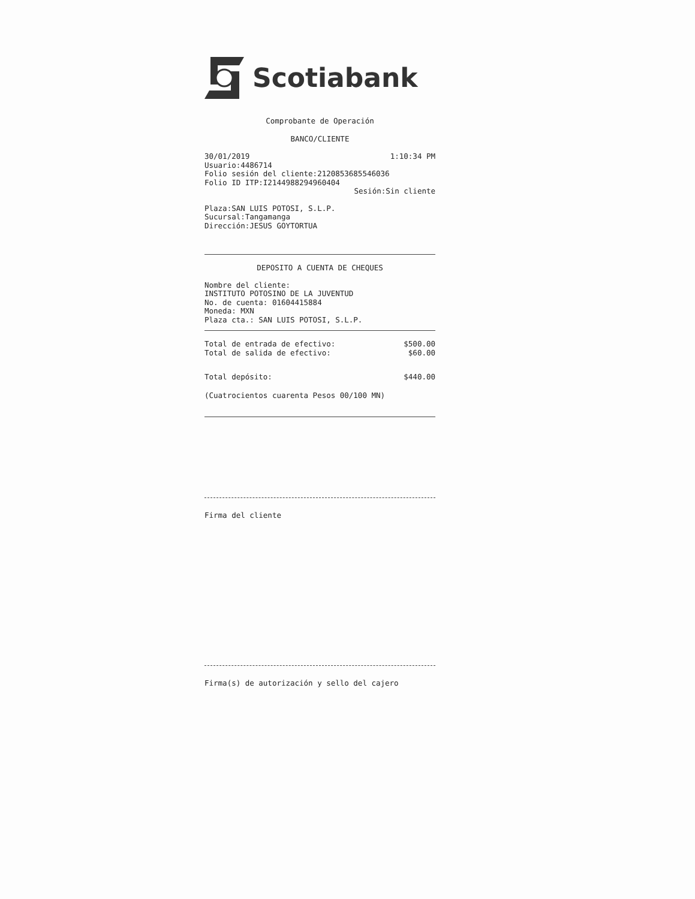Scotiabank
Comprobante de Operación
BANCO/CLIENTE
30/01/2019 1:10:34 PM
Usuario:4486714
Folio sesión del cliente:2120853685546036
Folio ID ITP:I2144988294960404
Sesión:Sin cliente
Plaza:SAN LUIS POTOSI, S.L.P.
Sucursal:Tangamanga
Dirección:JESUS GOYTORTUA
DEPOSITO A CUENTA DE CHEQUES
Nombre del cliente:
INSTITUTO POTOSINO DE LA JUVENTUD
No. de cuenta: 01604415884
Moneda: MXN
Plaza cta.: SAN LUIS POTOSI, S.L.P.
Total de entrada de efectivo: $500.00
Total de salida de efectivo: $60.00
Total depósito: $440.00
(Cuatrocientos cuarenta Pesos 00/100 MN)
Firma del cliente
Firma(s) de autorización y sello del cajero